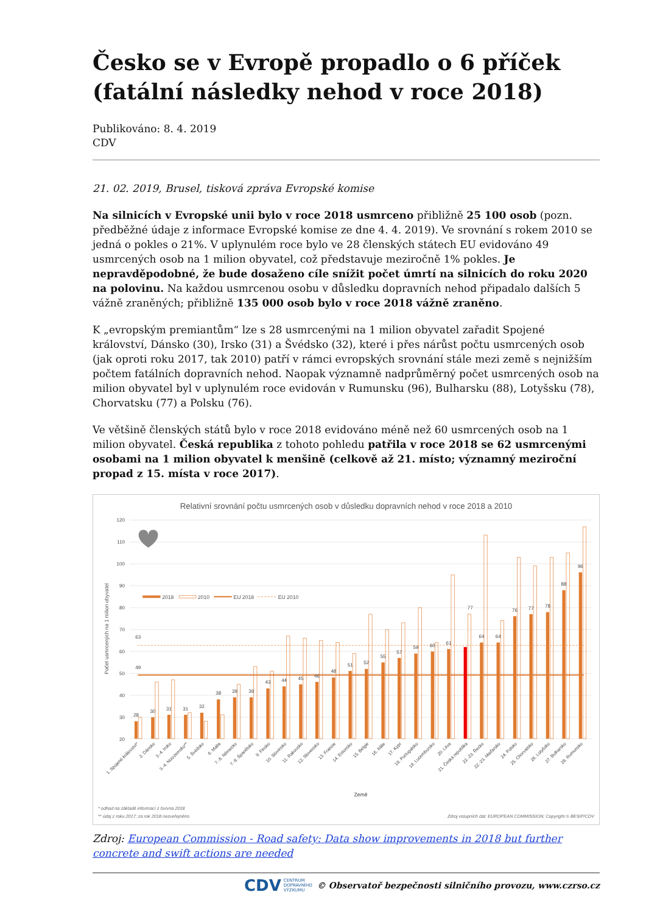Česko se v Evropě propadlo o 6 příček (fatální následky nehod v roce 2018)
Publikováno: 8. 4. 2019
CDV
21. 02. 2019, Brusel, tisková zpráva Evropské komise
Na silnicích v Evropské unii bylo v roce 2018 usmrceno přibližně 25 100 osob (pozn. předběžné údaje z informace Evropské komise ze dne 4. 4. 2019). Ve srovnání s rokem 2010 se jedná o pokles o 21%. V uplynulém roce bylo ve 28 členských státech EU evidováno 49 usmrcených osob na 1 milion obyvatel, což představuje meziročně 1% pokles. Je nepravděpodobné, že bude dosaženo cíle snížit počet úmrtí na silnicích do roku 2020 na polovinu. Na každou usmrcenou osobu v důsledku dopravních nehod připadalo dalších 5 vážně zraněných; přibližně 135 000 osob bylo v roce 2018 vážně zraněno.
K „evropským premiantům“ lze s 28 usmrcenými na 1 milion obyvatel zařadit Spojené království, Dánsko (30), Irsko (31) a Švédsko (32), které i přes nárůst počtu usmrcených osob (jak oproti roku 2017, tak 2010) patří v rámci evropských srovnání stále mezi země s nejnižším počtem fatálních dopravních nehod. Naopak významně nadprůměrný počet usmrcených osob na milion obyvatel byl v uplynulém roce evidován v Rumunsku (96), Bulharsku (88), Lotyšsku (78), Chorvatsku (77) a Polsku (76).
Ve většině členských států bylo v roce 2018 evidováno méně než 60 usmrcených osob na 1 milion obyvatel. Česká republika z tohoto pohledu patřila v roce 2018 se 62 usmrcenými osobami na 1 milion obyvatel k menšině (celkově až 21. místo; významný meziroční propad z 15. místa v roce 2017).
Relativní srovnání počtu usmrcených osob v důsledku dopravních nehod v roce 2018 a 2010
120
110
100
90
80
70
60
50
40
30
20
Počet usmrcených na 1 milion obyvatel
2018
2010
EU 2018
EU 2010
63
49
28
30
31
31
32
38
39
39
43
44
45
46
48
51
52
55
57
59
60
61
62
64
64
76
77
78
88
96
77
1. Spojené království*
2. Dánsko
3.-4. Irsko
3.-4. Nizozemsko**
5. Švédsko
6. Malta
7.-8. Německo
7.-8. Španělsko
9. Finsko
10. Slovinsko
11. Rakousko
12. Slovensko
13. Francie
14. Estonsko
15. Belgie
16. Itálie
17. Kypr
18. Portugalsko
19. Lucembursko
20. Litva
21. Česká republika
22.-23. Řecko
22.-23. Maďarsko
24. Polsko
25. Chorvatsko
26. Lotyšsko
27. Bulharsko
28. Rumunsko
Země
* odhad na základě informací z června 2018
** údaj z roku 2017; za rok 2018 nezveřejněno
Zdroj vstupních dat: EUROPEAN COMMISSION; Copyright © BESIP/CDV
Zdroj: European Commission - Road safety: Data show improvements in 2018 but further concrete and swift actions are needed
CDV CENTRUM
DOPRAVNÍHO
VÝZKUMU
© Observatoř bezpečnosti silničního provozu, www.czrso.cz